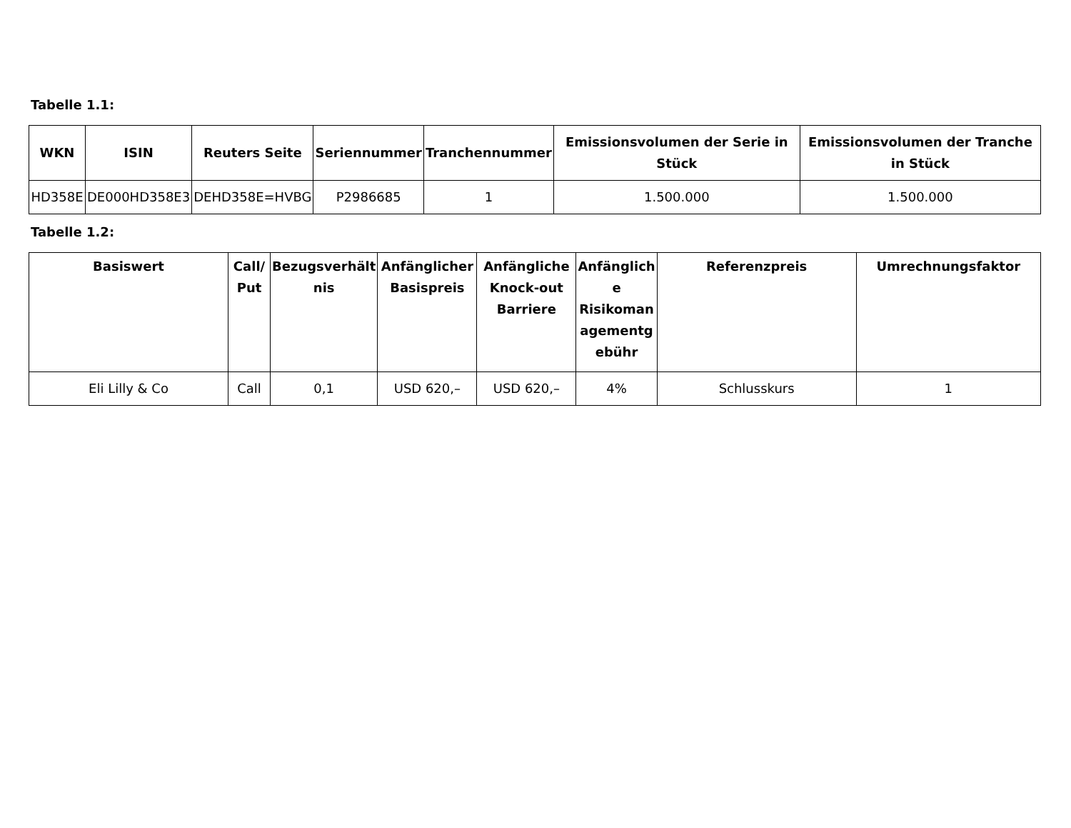Tabelle 1.1:
| WKN | ISIN | Reuters Seite | Seriennummer | Tranchennummer | Emissionsvolumen der Serie in Stück | Emissionsvolumen der Tranche in Stück |
| --- | --- | --- | --- | --- | --- | --- |
| HD358E | DE000HD358E3 | DEHD358E=HVBG | P2986685 | 1 | 1.500.000 | 1.500.000 |
Tabelle 1.2:
| Basiswert | Call/ Put | Bezugsverhält nis | Anfänglicher Basispreis | Anfängliche Knock-out Barriere | Anfänglich e Risikoman agementg ebühr | Referenzpreis | Umrechnungsfaktor |
| --- | --- | --- | --- | --- | --- | --- | --- |
| Eli Lilly & Co | Call | 0,1 | USD 620,– | USD 620,– | 4% | Schlusskurs | 1 |